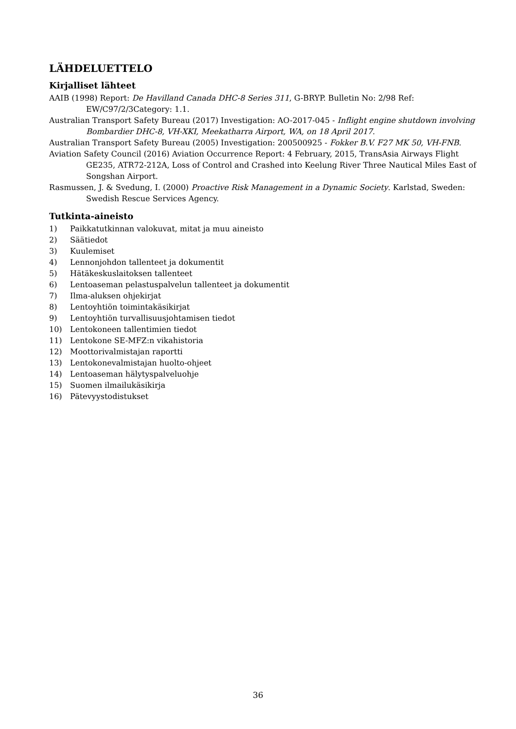LÄHDELUETTELO
Kirjalliset lähteet
AAIB (1998) Report: De Havilland Canada DHC-8 Series 311, G-BRYP. Bulletin No: 2/98 Ref: EW/C97/2/3Category: 1.1.
Australian Transport Safety Bureau (2017) Investigation: AO-2017-045 - Inflight engine shutdown involving Bombardier DHC-8, VH-XKI, Meekatharra Airport, WA, on 18 April 2017.
Australian Transport Safety Bureau (2005) Investigation: 200500925 - Fokker B.V. F27 MK 50, VH-FNB.
Aviation Safety Council (2016) Aviation Occurrence Report: 4 February, 2015, TransAsia Airways Flight GE235, ATR72-212A, Loss of Control and Crashed into Keelung River Three Nautical Miles East of Songshan Airport.
Rasmussen, J. & Svedung, I. (2000) Proactive Risk Management in a Dynamic Society. Karlstad, Sweden: Swedish Rescue Services Agency.
Tutkinta-aineisto
1) Paikkatutkinnan valokuvat, mitat ja muu aineisto
2) Säätiedot
3) Kuulemiset
4) Lennonjohdon tallenteet ja dokumentit
5) Hätäkeskuslaitoksen tallenteet
6) Lentoaseman pelastuspalvelun tallenteet ja dokumentit
7) Ilma-aluksen ohjekirjat
8) Lentoyhtiön toimintakäsikirjat
9) Lentoyhtiön turvallisuusjohtamisen tiedot
10) Lentokoneen tallentimien tiedot
11) Lentokone SE-MFZ:n vikahistoria
12) Moottorivalmistajan raportti
13) Lentokonevalmistajan huolto-ohjeet
14) Lentoaseman hälytyspalveluohje
15) Suomen ilmailukäsikirja
16) Pätevyystodistukset
36